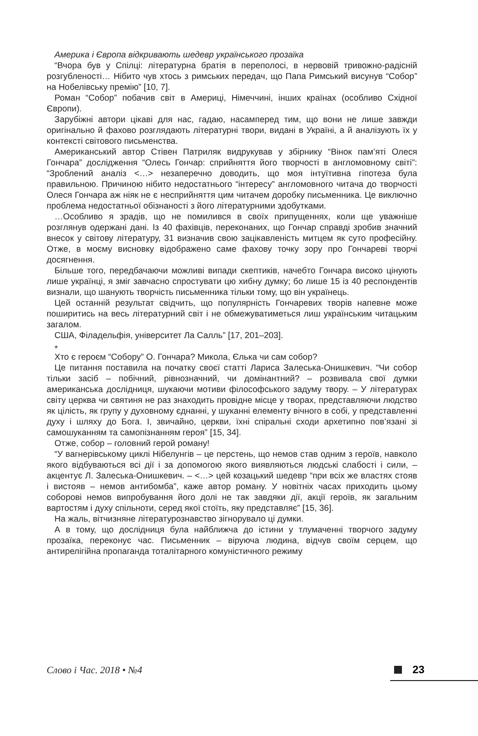Америка і Європа відкривають шедевр українського прозаїка
“Вчора був у Спілці: літературна братія в переполосі, в нервовій тривожно-радісній розгубленості… Нібито чув хтось з римських передач, що Папа Римський висунув “Собор” на Нобелівську премію” [10, 7].
Роман “Собор” побачив світ в Америці, Німеччині, інших країнах (особливо Східної Європи).
Зарубіжні автори цікаві для нас, гадаю, насамперед тим, що вони не лише завжди оригінально й фахово розглядають літературні твори, видані в Україні, а й аналізують їх у контексті світового письменства.
Американський автор Стівен Патриляк видрукував у збірнику “Вінок пам’яті Олеся Гончара” дослідження “Олесь Гончар: сприйняття його творчості в англомовному світі”: “Зроблений аналіз <…> незаперечно доводить, що моя інтуїтивна гіпотеза була правильною. Причиною нібито недостатнього “інтересу” англомовного читача до творчості Олеся Гончара аж ніяк не є несприйняття цим читачем доробку письменника. Це виключно проблема недостатньої обізнаності з його літературними здобутками.
…Особливо я зрадів, що не помилився в своїх припущеннях, коли ще уважніше розглянув одержані дані. Із 40 фахівців, переконаних, що Гончар справді зробив значний внесок у світову літературу, 31 визначив свою зацікавленість митцем як суто професійну. Отже, в моєму висновку відображено саме фахову точку зору про Гончареві творчі досягнення.
Більше того, передбачаючи можливі випади скептиків, начебто Гончара високо цінують лише українці, я зміг завчасно спростувати цю хибну думку; бо лише 15 із 40 респондентів визнали, що шанують творчість письменника тільки тому, що він українець.
Цей останній результат свідчить, що популярність Гончаревих творів напевне може поширитись на весь літературний світ і не обмежуватиметься лиш українським читацьким загалом.
США, Філадельфія, університет Ла Салль” [17, 201–203].
*
Хто є героєм “Собору” О. Гончара? Микола, Єлька чи сам собор?
Це питання поставила на початку своєї статті Лариса Залеська-Онишкевич. “Чи собор тільки засіб – побічний, рівнозначний, чи домінантний? – розвивала свої думки американська дослідниця, шукаючи мотиви філософського задуму твору. – У літературах світу церква чи святиня не раз знаходить провідне місце у творах, представляючи людство як цілість, як групу у духовному єднанні, у шуканні елементу вічного в собі, у представленні духу і шляху до Бога. І, звичайно, церкви, їхні спіральні сходи архетипно пов’язані зі самошуканням та самопізнанням героя” [15, 34].
Отже, собор – головний герой роману!
“У вагнерівському циклі Нібелунгів – це перстень, що немов став одним з героїв, навколо якого відбуваються всі дії і за допомогою якого виявляються людські слабості і сили, – акцентує Л. Залеська-Онишкевич. – <…> цей козацький шедевр “при всіх же властях стояв і вистояв – немов антибомба”, каже автор роману. У новітніх часах приходить цьому соборові немов випробування його долі не так завдяки дії, акції героїв, як загальним вартостям і духу спільноти, серед якої стоїть, яку представляє” [15, 36].
На жаль, вітчизняне літературознавство зігнорувало ці думки.
А в тому, що дослідниця була найближча до істини у тлумаченні творчого задуму прозаїка, переконує час. Письменник – віруюча людина, відчув своїм серцем, що антирелігійна пропаганда тоталітарного комуністичного режиму
Слово і Час. 2018 • №4 23